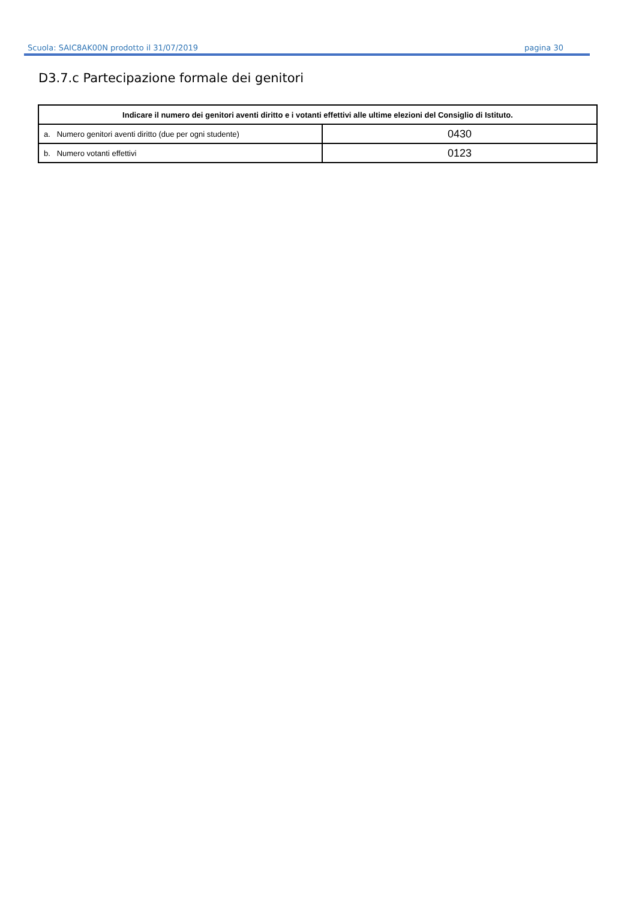Scuola: SAIC8AK00N prodotto il 31/07/2019 pagina 30
D3.7.c Partecipazione formale dei genitori
| Indicare il numero dei genitori aventi diritto e i votanti effettivi alle ultime elezioni del Consiglio di Istituto. | |
| --- | --- |
| a. Numero genitori aventi diritto (due per ogni studente) | 0430 |
| b. Numero votanti effettivi | 0123 |